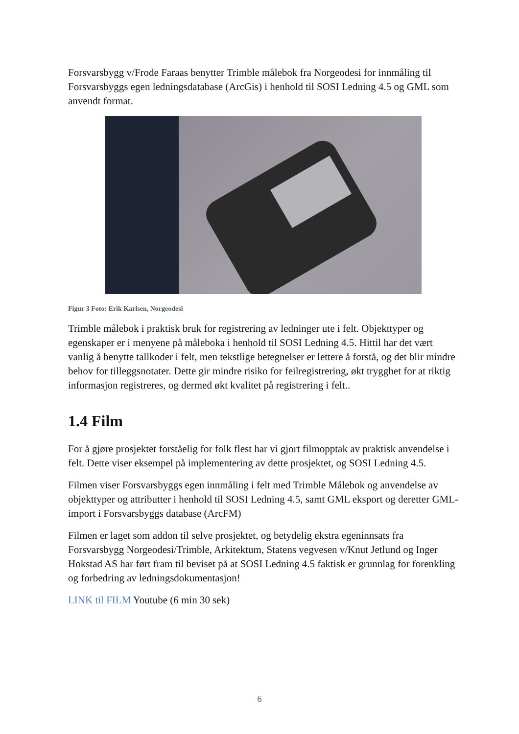Forsvarsbygg v/Frode Faraas benytter Trimble målebok fra Norgeodesi for innmåling til Forsvarsbyggs egen ledningsdatabase (ArcGis) i henhold til SOSI Ledning 4.5 og GML som anvendt format.
Figur 3 Foto: Erik Karlsen, Norgeodesi
Trimble målebok i praktisk bruk for registrering av ledninger ute i felt. Objekttyper og egenskaper er i menyene på måleboka i henhold til SOSI Ledning 4.5. Hittil har det vært vanlig å benytte tallkoder i felt, men tekstlige betegnelser er lettere å forstå, og det blir mindre behov for tilleggsnotater. Dette gir mindre risiko for feilregistrering, økt trygghet for at riktig informasjon registreres, og dermed økt kvalitet på registrering i felt..
1.4 Film
For å gjøre prosjektet forståelig for folk flest har vi gjort filmopptak av praktisk anvendelse i felt. Dette viser eksempel på implementering av dette prosjektet, og SOSI Ledning 4.5.
Filmen viser Forsvarsbyggs egen innmåling i felt med Trimble Målebok og anvendelse av objekttyper og attributter i henhold til SOSI Ledning 4.5, samt GML eksport og deretter GML-import i Forsvarsbyggs database (ArcFM)
Filmen er laget som addon til selve prosjektet, og betydelig ekstra egeninnsats fra Forsvarsbygg Norgeodesi/Trimble, Arkitektum, Statens vegvesen v/Knut Jetlund og Inger Hokstad AS har ført fram til beviset på at SOSI Ledning 4.5 faktisk er grunnlag for forenkling og forbedring av ledningsdokumentasjon!
LINK til FILM Youtube (6 min 30 sek)
6